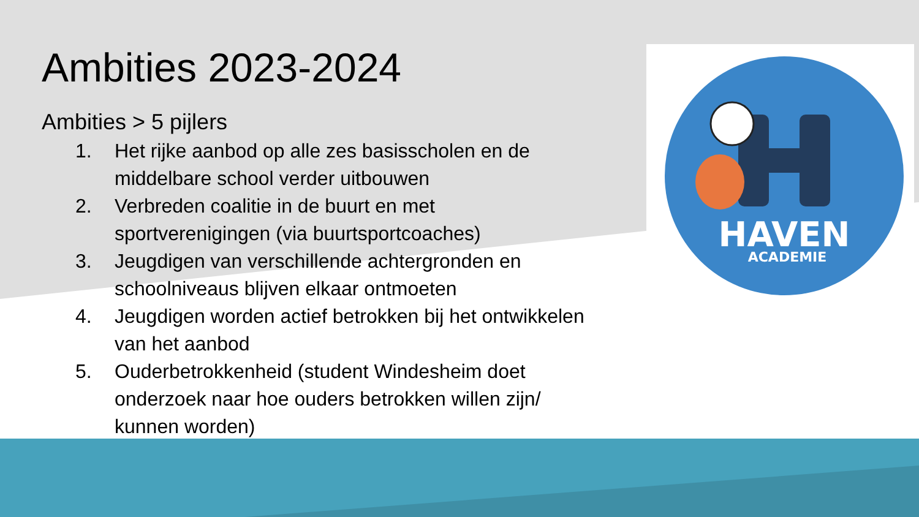HAVEN
ACADEMIE
Ambities 2023-2024
Ambities > 5 pijlers
1. Het rijke aanbod op alle zes basisscholen en de middelbare school verder uitbouwen
2. Verbreden coalitie in de buurt en met sportverenigingen (via buurtsportcoaches)
3. Jeugdigen van verschillende achtergronden en schoolniveaus blijven elkaar ontmoeten
4. Jeugdigen worden actief betrokken bij het ontwikkelen van het aanbod
5. Ouderbetrokkenheid (student Windesheim doet onderzoek naar hoe ouders betrokken willen zijn/ kunnen worden)